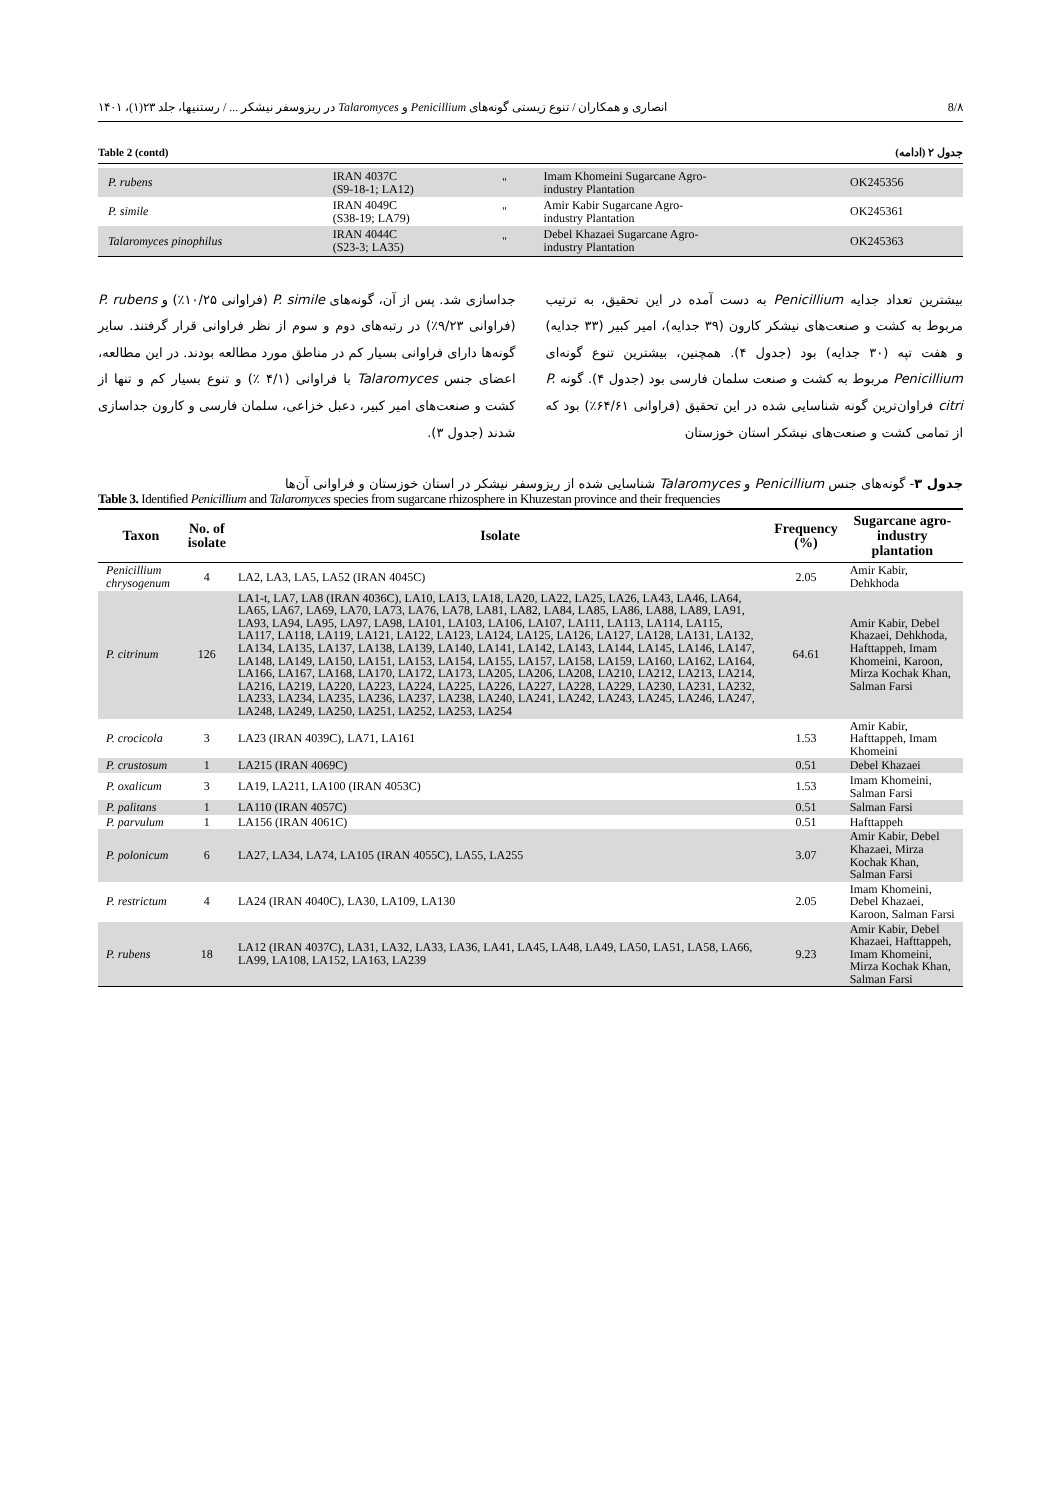8/۸ انصاری و همکاران / تنوع زیستی گونه‌های Penicillium و Talaromyces در ریزوسفر نیشکر ... / رستنیها، جلد ۲۳(۱)، ۱۴۰۱
Table 2 (contd) جدول ۲ (ادامه)
| P. rubens | IRAN 4037C (S9-18-1; LA12) | " | Imam Khomeini Sugarcane Agro- industry Plantation | OK245356 |
| P. simile | IRAN 4049C (S38-19; LA79) | " | Amir Kabir Sugarcane Agro- industry Plantation | OK245361 |
| Talaromyces pinophilus | IRAN 4044C (S23-3; LA35) | " | Debel Khazaei Sugarcane Agro- industry Plantation | OK245363 |
جداسازی شد. پس از آن، گونه‌های P. simile (فراوانی ۱۰/۲۵٪) و P. rubens (فراوانی ۹/۲۳٪) در رتبه‌های دوم و سوم از نظر فراوانی قرار گرفتند. سایر گونه‌ها دارای فراوانی بسیار کم در مناطق مورد مطالعه بودند. در این مطالعه، اعضای جنس Talaromyces با فراوانی (۴/۱ ٪) و تنوع بسیار کم و تنها از کشت و صنعت‌های امیر کبیر، دعبل خزاعی، سلمان فارسی و کارون جداسازی شدند (جدول ۳).
بیشترین تعداد جدایه Penicillium به دست آمده در این تحقیق، به ترتیب مربوط به کشت و صنعت‌های نیشکر کارون (۳۹ جدایه)، امیر کبیر (۳۳ جدایه) و هفت تپه (۳۰ جدایه) بود (جدول ۴). همچنین، بیشترین تنوع گونه‌ای Penicillium مربوط به کشت و صنعت سلمان فارسی بود (جدول ۴). گونه P. citri فراوان‌ترین گونه شناسایی شده در این تحقیق (فراوانی ۶۴/۶۱٪) بود که از تمامی کشت و صنعت‌های نیشکر استان خوزستان
جدول ۳- گونه‌های جنس Penicillium و Talaromyces شناسایی شده از ریزوسفر نیشکر در استان خوزستان و فراوانی آن‌ها
Table 3. Identified Penicillium and Talaromyces species from sugarcane rhizosphere in Khuzestan province and their frequencies
| Taxon | No. of isolate | Isolate | Frequency (%) | Sugarcane agro- industry plantation |
| --- | --- | --- | --- | --- |
| Penicillium chrysogenum | 4 | LA2, LA3, LA5, LA52 (IRAN 4045C) | 2.05 | Amir Kabir, Dehkhoda |
| P. citrinum | 126 | LA1-t, LA7, LA8 (IRAN 4036C), LA10, LA13, LA18, LA20, LA22, LA25, LA26, LA43, LA46, LA64, LA65, LA67, LA69, LA70, LA73, LA76, LA78, LA81, LA82, LA84, LA85, LA86, LA88, LA89, LA91, LA93, LA94, LA95, LA97, LA98, LA101, LA103, LA106, LA107, LA111, LA113, LA114, LA115, LA117, LA118, LA119, LA121, LA122, LA123, LA124, LA125, LA126, LA127, LA128, LA131, LA132, LA134, LA135, LA137, LA138, LA139, LA140, LA141, LA142, LA143, LA144, LA145, LA146, LA147, LA148, LA149, LA150, LA151, LA153, LA154, LA155, LA157, LA158, LA159, LA160, LA162, LA164, LA166, LA167, LA168, LA170, LA172, LA173, LA205, LA206, LA208, LA210, LA212, LA213, LA214, LA216, LA219, LA220, LA223, LA224, LA225, LA226, LA227, LA228, LA229, LA230, LA231, LA232, LA233, LA234, LA235, LA236, LA237, LA238, LA240, LA241, LA242, LA243, LA245, LA246, LA247, LA248, LA249, LA250, LA251, LA252, LA253, LA254 | 64.61 | Amir Kabir, Debel Khazaei, Dehkhoda, Hafttappeh, Imam Khomeini, Karoon, Mirza Kochak Khan, Salman Farsi |
| P. crocicola | 3 | LA23 (IRAN 4039C), LA71, LA161 | 1.53 | Amir Kabir, Hafttappeh, Imam Khomeini |
| P. crustosum | 1 | LA215 (IRAN 4069C) | 0.51 | Debel Khazaei |
| P. oxalicum | 3 | LA19, LA211, LA100 (IRAN 4053C) | 1.53 | Imam Khomeini, Salman Farsi |
| P. palitans | 1 | LA110 (IRAN 4057C) | 0.51 | Salman Farsi |
| P. parvulum | 1 | LA156 (IRAN 4061C) | 0.51 | Hafttappeh |
| P. polonicum | 6 | LA27, LA34, LA74, LA105 (IRAN 4055C), LA55, LA255 | 3.07 | Amir Kabir, Debel Khazaei, Mirza Kochak Khan, Salman Farsi |
| P. restrictum | 4 | LA24 (IRAN 4040C), LA30, LA109, LA130 | 2.05 | Imam Khomeini, Debel Khazaei, Karoon, Salman Farsi |
| P. rubens | 18 | LA12 (IRAN 4037C), LA31, LA32, LA33, LA36, LA41, LA45, LA48, LA49, LA50, LA51, LA58, LA66, LA99, LA108, LA152, LA163, LA239 | 9.23 | Amir Kabir, Debel Khazaei, Hafttappeh, Imam Khomeini, Mirza Kochak Khan, Salman Farsi |